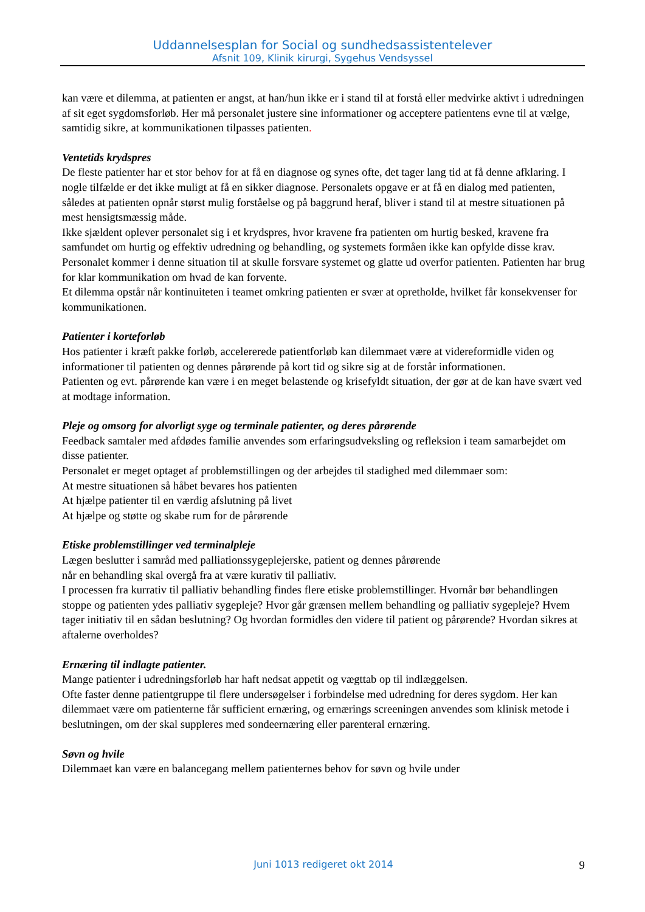Uddannelsesplan for Social og sundhedsassistentelever
Afsnit 109, Klinik kirurgi, Sygehus Vendsyssel
kan være et dilemma, at patienten er angst, at han/hun ikke er i stand til at forstå eller medvirke aktivt i udredningen af sit eget sygdomsforløb. Her må personalet justere sine informationer og acceptere patientens evne til at vælge, samtidig sikre, at kommunikationen tilpasses patienten.
Ventetids krydspres
De fleste patienter har et stor behov for at få en diagnose og synes ofte, det tager lang tid at få denne afklaring. I nogle tilfælde er det ikke muligt at få en sikker diagnose. Personalets opgave er at få en dialog med patienten, således at patienten opnår størst mulig forståelse og på baggrund heraf, bliver i stand til at mestre situationen på mest hensigtsmæssig måde.
Ikke sjældent oplever personalet sig i et krydspres, hvor kravene fra patienten om hurtig besked, kravene fra samfundet om hurtig og effektiv udredning og behandling, og systemets formåen ikke kan opfylde disse krav. Personalet kommer i denne situation til at skulle forsvare systemet og glatte ud overfor patienten. Patienten har brug for klar kommunikation om hvad de kan forvente.
Et dilemma opstår når kontinuiteten i teamet omkring patienten er svær at opretholde, hvilket får konsekvenser for kommunikationen.
Patienter i korteforløb
Hos patienter i kræft pakke forløb, accelererede patientforløb kan dilemmaet være at videreformidle viden og informationer til patienten og dennes pårørende på kort tid og sikre sig at de forstår informationen.
Patienten og evt. pårørende kan være i en meget belastende og krisefyldt situation, der gør at de kan have svært ved at modtage information.
Pleje og omsorg for alvorligt syge og terminale patienter, og deres pårørende
Feedback samtaler med afdødes familie anvendes som erfaringsudveksling og refleksion i team samarbejdet om disse patienter.
Personalet er meget optaget af problemstillingen og der arbejdes til stadighed med dilemmaer som:
At mestre situationen så håbet bevares hos patienten
At hjælpe patienter til en værdig afslutning på livet
At hjælpe og støtte og skabe rum for de pårørende
Etiske problemstillinger ved terminalpleje
Lægen beslutter i samråd med palliationssygeplejerske, patient og dennes pårørende
når en behandling skal overgå fra at være kurativ til palliativ.
I processen fra kurrativ til palliativ behandling findes flere etiske problemstillinger. Hvornår bør behandlingen stoppe og patienten ydes palliativ sygepleje? Hvor går grænsen mellem behandling og palliativ sygepleje? Hvem tager initiativ til en sådan beslutning? Og hvordan formidles den videre til patient og pårørende? Hvordan sikres at aftalerne overholdes?
Ernæring til indlagte patienter.
Mange patienter i udredningsforløb har haft nedsat appetit og vægttab op til indlæggelsen.
Ofte faster denne patientgruppe til flere undersøgelser i forbindelse med udredning for deres sygdom. Her kan dilemmaet være om patienterne får sufficient ernæring, og ernærings screeningen anvendes som klinisk metode i beslutningen, om der skal suppleres med sondeernæring eller parenteral ernæring.
Søvn og hvile
Dilemmaet kan være en balancegang mellem patienternes behov for søvn og hvile under
Juni 1013 redigeret okt 2014 9